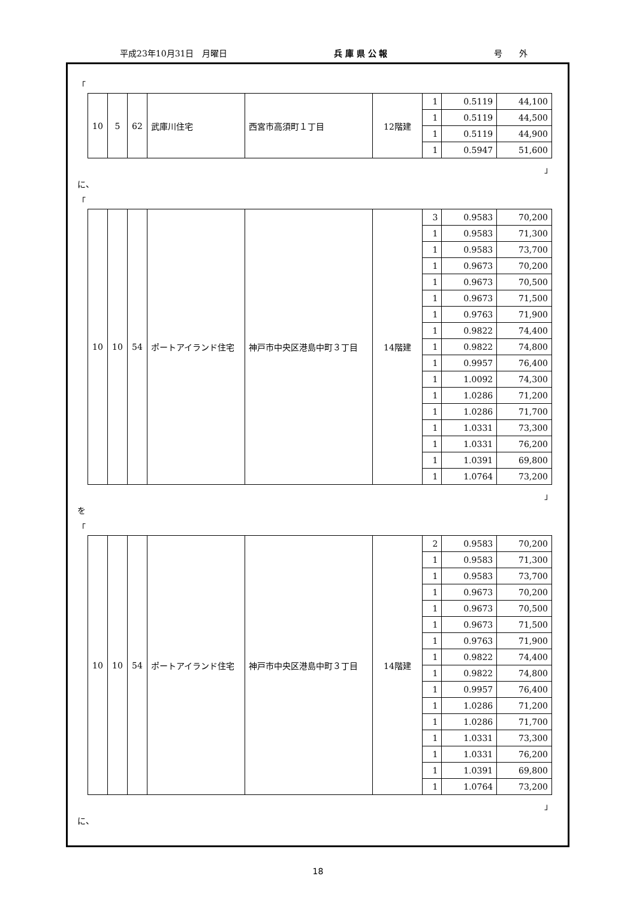平成23年10月31日　月曜日 兵 庫 県 公 報 号　　外
「
| 10 | 5 | 62 | 武庫川住宅 | 西宮市高須町１丁目 | 12階建 | 1 | 0.5119 | 44,100 |
| | | | | | | 1 | 0.5119 | 44,500 |
| | | | | | | 1 | 0.5119 | 44,900 |
| | | | | | | 1 | 0.5947 | 51,600 |
」
に、
「
| 10 | 10 | 54 | ポートアイランド住宅 | 神戸市中央区港島中町３丁目 | 14階建 | 3 | 0.9583 | 70,200 |
| | | | | | | 1 | 0.9583 | 71,300 |
| | | | | | | 1 | 0.9583 | 73,700 |
| | | | | | | 1 | 0.9673 | 70,200 |
| | | | | | | 1 | 0.9673 | 70,500 |
| | | | | | | 1 | 0.9673 | 71,500 |
| | | | | | | 1 | 0.9763 | 71,900 |
| | | | | | | 1 | 0.9822 | 74,400 |
| | | | | | | 1 | 0.9822 | 74,800 |
| | | | | | | 1 | 0.9957 | 76,400 |
| | | | | | | 1 | 1.0092 | 74,300 |
| | | | | | | 1 | 1.0286 | 71,200 |
| | | | | | | 1 | 1.0286 | 71,700 |
| | | | | | | 1 | 1.0331 | 73,300 |
| | | | | | | 1 | 1.0331 | 76,200 |
| | | | | | | 1 | 1.0391 | 69,800 |
| | | | | | | 1 | 1.0764 | 73,200 |
」
を
「
| 10 | 10 | 54 | ポートアイランド住宅 | 神戸市中央区港島中町３丁目 | 14階建 | 2 | 0.9583 | 70,200 |
| | | | | | | 1 | 0.9583 | 71,300 |
| | | | | | | 1 | 0.9583 | 73,700 |
| | | | | | | 1 | 0.9673 | 70,200 |
| | | | | | | 1 | 0.9673 | 70,500 |
| | | | | | | 1 | 0.9673 | 71,500 |
| | | | | | | 1 | 0.9763 | 71,900 |
| | | | | | | 1 | 0.9822 | 74,400 |
| | | | | | | 1 | 0.9822 | 74,800 |
| | | | | | | 1 | 0.9957 | 76,400 |
| | | | | | | 1 | 1.0286 | 71,200 |
| | | | | | | 1 | 1.0286 | 71,700 |
| | | | | | | 1 | 1.0331 | 73,300 |
| | | | | | | 1 | 1.0331 | 76,200 |
| | | | | | | 1 | 1.0391 | 69,800 |
| | | | | | | 1 | 1.0764 | 73,200 |
」
に、
18